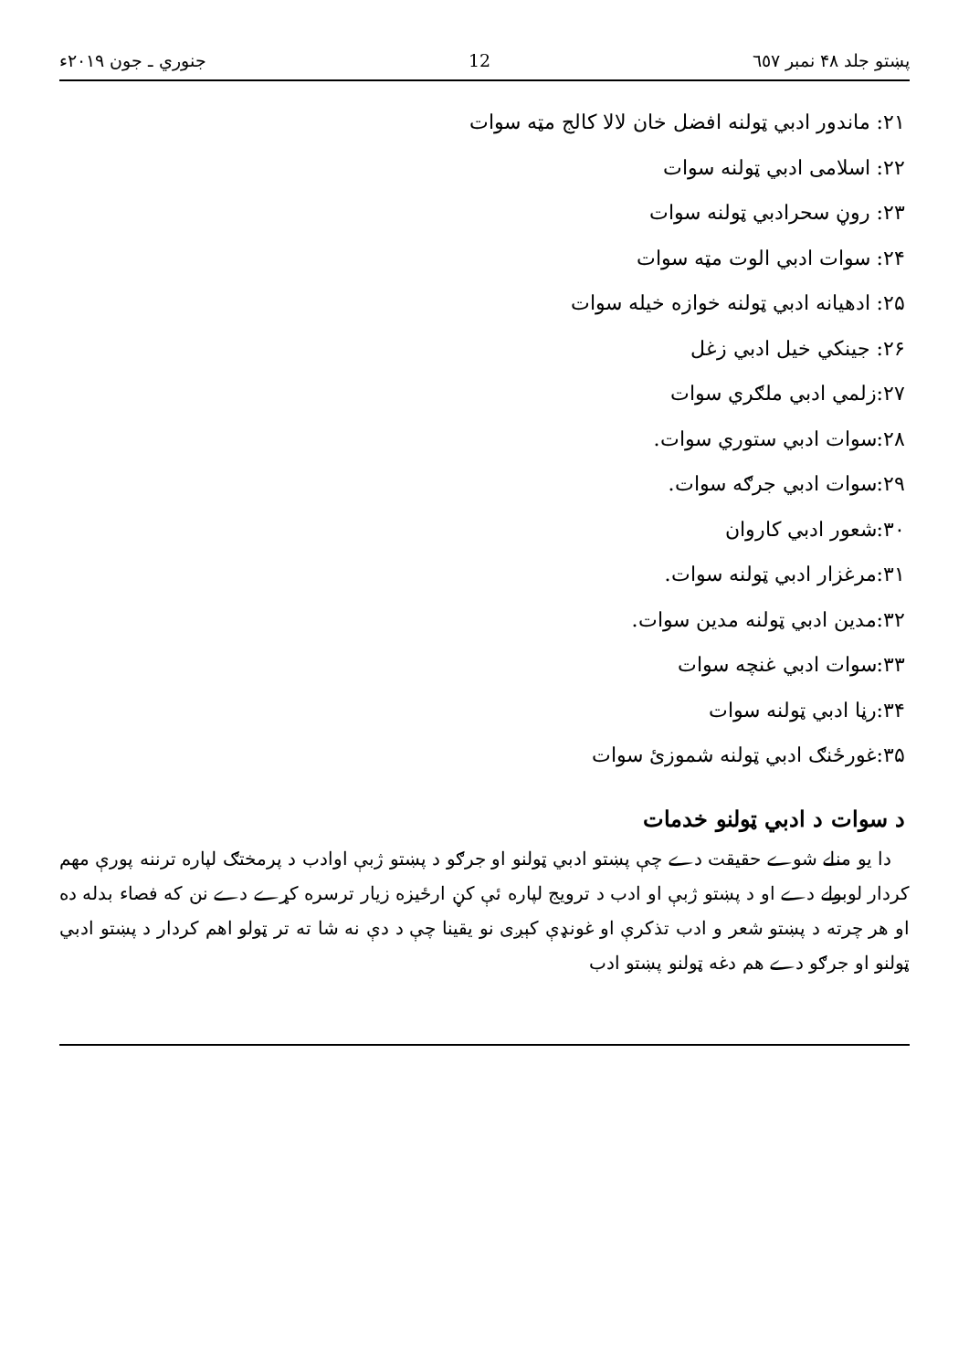پښتو جلد ۴۸ نمبر ٦٥٧ 12 جنوري ـ جون ۲۰۱۹ء
۲۱: ماندور ادبي ټولنه افضل خان لالا کالج مټه سوات
۲۲: اسلامی ادبي ټولنه سوات
۲۳: روڼ سحرادبي ټولنه سوات
۲۴: سوات ادبي الوت مټه سوات
۲۵: ادهیانه ادبي ټولنه خوازه خیله سوات
۲۶: جینکي خیل ادبي زغل
۲۷:زلمي ادبي ملګري سوات
۲۸:سوات ادبي ستوري سوات.
۲۹:سوات ادبي جرګه سوات.
۳۰:شعور ادبي کاروان
۳۱:مرغزار ادبي ټولنه سوات.
۳۲:مدین ادبي ټولنه مدین سوات.
۳۳:سوات ادبي غنچه سوات
۳۴:رڼا ادبي ټولنه سوات
۳۵:غورځنګ ادبي ټولنه شموزئ سوات
د سوات د ادبي ټولنو خدمات
دا یو منلے شوے حقیقت دے چې پښتو ادبي ټولنو او جرګو د پښتو ژبې اوادب د پرمختګ لپاره ترننه پورې مهم کردار لوبولے دے او د پښتو ژبې او ادب د ترویج لپاره ئې کڼ ارځیزه زیار ترسره کړے دے نن که فصاء بدله ده او هر چرته د پښتو شعر و ادب تذکرې او غونډې کېږی نو یقینا چې د دې نه شا ته تر ټولو اهم کردار د پښتو ادبي ټولنو او جرګو دے هم دغه ټولنو پښتو ادب